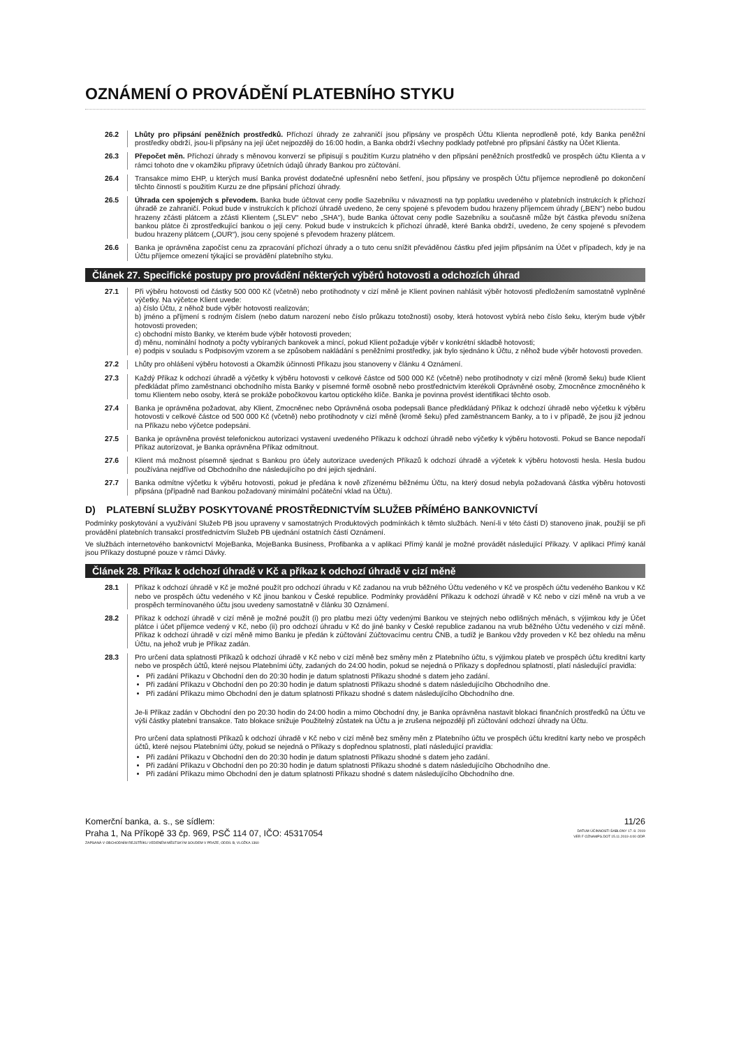OZNÁMENÍ O PROVÁDĚNÍ PLATEBNÍHO STYKU
26.2 Lhůty pro připsání peněžních prostředků. Příchozí úhrady ze zahraničí jsou připsány ve prospěch Účtu Klienta neprodleně poté, kdy Banka peněžní prostředky obdrží, jsou-li připsány na její účet nejpozději do 16:00 hodin, a Banka obdrží všechny podklady potřebné pro připsání částky na Účet Klienta.
26.3 Přepočet měn. Příchozí úhrady s měnovou konverzí se připisují s použitím Kurzu platného v den připsání peněžních prostředků ve prospěch účtu Klienta a v rámci tohoto dne v okamžiku přípravy účetních údajů úhrady Bankou pro zúčtování.
26.4 Transakce mimo EHP, u kterých musí Banka provést dodatečné upřesnění nebo šetření, jsou připsány ve prospěch Účtu příjemce neprodleně po dokončení těchto činností s použitím Kurzu ze dne připsání příchozí úhrady.
26.5 Úhrada cen spojených s převodem. Banka bude účtovat ceny podle Sazebníku v návaznosti na typ poplatku uvedeného v platebních instrukcích k příchozí úhradě ze zahraničí. Pokud bude v instrukcích k příchozí úhradě uvedeno, že ceny spojené s převodem budou hrazeny příjemcem úhrady („BEN“) nebo budou hrazeny zčásti plátcem a zčásti Klientem („SLEV“ nebo „SHA“), bude Banka účtovat ceny podle Sazebníku a současně může být částka převodu snížena bankou plátce či zprostředkující bankou o její ceny. Pokud bude v instrukcích k příchozí úhradě, které Banka obdrží, uvedeno, že ceny spojené s převodem budou hrazeny plátcem („OUR“), jsou ceny spojené s převodem hrazeny plátcem.
26.6 Banka je oprávněna započíst cenu za zpracování příchozí úhrady a o tuto cenu snížit převáděnou částku před jejím připsáním na Účet v případech, kdy je na Účtu příjemce omezení týkající se provádění platebního styku.
Článek 27. Specifické postupy pro provádění některých výběrů hotovosti a odchozích úhrad
27.1 Při výběru hotovosti od částky 500 000 Kč (včetně) nebo protihodnoty v cizí měně je Klient povinen nahlásit výběr hotovosti předložením samostatně vyplněné výčetky. Na výčetce Klient uvede:
a) číslo Účtu, z něhož bude výběr hotovosti realizován;
b) jméno a příjmení s rodným číslem (nebo datum narození nebo číslo průkazu totožnosti) osoby, která hotovost vybírá nebo číslo šeku, kterým bude výběr hotovosti proveden;
c) obchodní místo Banky, ve kterém bude výběr hotovosti proveden;
d) měnu, nominální hodnoty a počty vybíraných bankovek a mincí, pokud Klient požaduje výběr v konkrétní skladbě hotovosti;
e) podpis v souladu s Podpisovým vzorem a se způsobem nakládání s peněžními prostředky, jak bylo sjednáno k Účtu, z něhož bude výběr hotovosti proveden.
27.2 Lhůty pro ohlášení výběru hotovosti a Okamžik účinnosti Příkazu jsou stanoveny v článku 4 Oznámení.
27.3 Každý Příkaz k odchozí úhradě a výčetky k výběru hotovosti v celkové částce od 500 000 Kč (včetně) nebo protihodnoty v cizí měně (kromě šeku) bude Klient předkládat přímo zaměstnanci obchodního místa Banky v písemné formě osobně nebo prostřednictvím kterékoli Oprávněné osoby, Zmocněnce zmocněného k tomu Klientem nebo osoby, která se prokáže pobočkovou kartou optického klíče. Banka je povinna provést identifikaci těchto osob.
27.4 Banka je oprávněna požadovat, aby Klient, Zmocněnec nebo Oprávněná osoba podepsali Bance předkládaný Příkaz k odchozí úhradě nebo výčetku k výběru hotovosti v celkové částce od 500 000 Kč (včetně) nebo protihodnoty v cizí měně (kromě šeku) před zaměstnancem Banky, a to i v případě, že jsou již jednou na Příkazu nebo výčetce podepsáni.
27.5 Banka je oprávněna provést telefonickou autorizaci vystavení uvedeného Příkazu k odchozí úhradě nebo výčetky k výběru hotovosti. Pokud se Bance nepodaří Příkaz autorizovat, je Banka oprávněna Příkaz odmítnout.
27.6 Klient má možnost písemně sjednat s Bankou pro účely autorizace uvedených Příkazů k odchozí úhradě a výčetek k výběru hotovosti hesla. Hesla budou používána nejdříve od Obchodního dne následujícího po dni jejich sjednání.
27.7 Banka odmítne výčetku k výběru hotovosti, pokud je předána k nově zřízenému běžnému Účtu, na který dosud nebyla požadovaná částka výběru hotovosti připsána (případně nad Bankou požadovaný minimální počáteční vklad na Účtu).
D) PLATEBNÍ SLUŽBY POSKYTOVANÉ PROSTŘEDNICTVÍM SLUŽEB PŘÍMÉHO BANKOVNICTVÍ
Podmínky poskytování a využívání Služeb PB jsou upraveny v samostatných Produktových podmínkách k těmto službách. Není-li v této části D) stanoveno jinak, použijí se při provádění platebních transakcí prostřednictvím Služeb PB ujednání ostatních částí Oznámení.
Ve službách internetového bankovnictví MojeBanka, MojeBanka Business, Profibanka a v aplikaci Přímý kanál je možné provádět následující Příkazy. V aplikaci Přímý kanál jsou Příkazy dostupné pouze v rámci Dávky.
Článek 28. Příkaz k odchozí úhradě v Kč a příkaz k odchozí úhradě v cizí měně
28.1 Příkaz k odchozí úhradě v Kč je možné použít pro odchozí úhradu v Kč zadanou na vrub běžného Účtu vedeného v Kč ve prospěch účtu vedeného Bankou v Kč nebo ve prospěch účtu vedeného v Kč jinou bankou v České republice. Podmínky provádění Příkazu k odchozí úhradě v Kč nebo v cizí měně na vrub a ve prospěch termínovaného účtu jsou uvedeny samostatně v článku 30 Oznámení.
28.2 Příkaz k odchozí úhradě v cizí měně je možné použít (i) pro platbu mezi účty vedenými Bankou ve stejných nebo odlišných měnách, s výjimkou kdy je Účet plátce i účet příjemce vedený v Kč, nebo (ii) pro odchozí úhradu v Kč do jiné banky v České republice zadanou na vrub běžného Účtu vedeného v cizí měně. Příkaz k odchozí úhradě v cizí měně mimo Banku je předán k zúčtování Zúčtovacímu centru ČNB, a tudíž je Bankou vždy proveden v Kč bez ohledu na měnu Účtu, na jehož vrub je Příkaz zadán.
28.3 Pro určení data splatnosti Příkazů k odchozí úhradě v Kč nebo v cizí měně bez směny měn z Platebního účtu, s výjimkou plateb ve prospěch účtu kreditní karty nebo ve prospěch účtů, které nejsou Platebními účty, zadaných do 24:00 hodin, pokud se nejedná o Příkazy s dopřednou splatností, platí následující pravidla:
Při zadání Příkazu v Obchodní den do 20:30 hodin je datum splatnosti Příkazu shodné s datem jeho zadání.
Při zadání Příkazu v Obchodní den po 20:30 hodin je datum splatnosti Příkazu shodné s datem následujícího Obchodního dne.
Při zadání Příkazu mimo Obchodní den je datum splatnosti Příkazu shodné s datem následujícího Obchodního dne.
Je-li Příkaz zadán v Obchodní den po 20:30 hodin do 24:00 hodin a mimo Obchodní dny, je Banka oprávněna nastavit blokaci finančních prostředků na Účtu ve výši částky platební transakce. Tato blokace snižuje Použitelný zůstatek na Účtu a je zrušena nejpozději při zúčtování odchozí úhrady na Účtu.
Pro určení data splatnosti Příkazů k odchozí úhradě v Kč nebo v cizí měně bez směny měn z Platebního účtu ve prospěch účtu kreditní karty nebo ve prospěch účtů, které nejsou Platebními účty, pokud se nejedná o Příkazy s dopřednou splatností, platí následující pravidla:
Při zadání Příkazu v Obchodní den do 20:30 hodin je datum splatnosti Příkazu shodné s datem jeho zadání.
Při zadání Příkazu v Obchodní den po 20:30 hodin je datum splatnosti Příkazu shodné s datem následujícího Obchodního dne.
Při zadání Příkazu mimo Obchodní den je datum splatnosti Příkazu shodné s datem následujícího Obchodního dne.
Komerční banka, a. s., se sídlem:
Praha 1, Na Příkopě 33 čp. 969, PSČ 114 07, IČO: 45317054
ZAPSANÁ V OBCHODNÍM REJSTŘÍKU VEDENÉM MĚSTSKÝM SOUDEM V PRAZE, ODDÍL B, VLOŽKA 1360
11/26
DATUM ÚČINNOSTI ŠABLONY 17. 8. 2019
VER F OZNAMPS.DOT 15.11.2019 4:00 ODP.